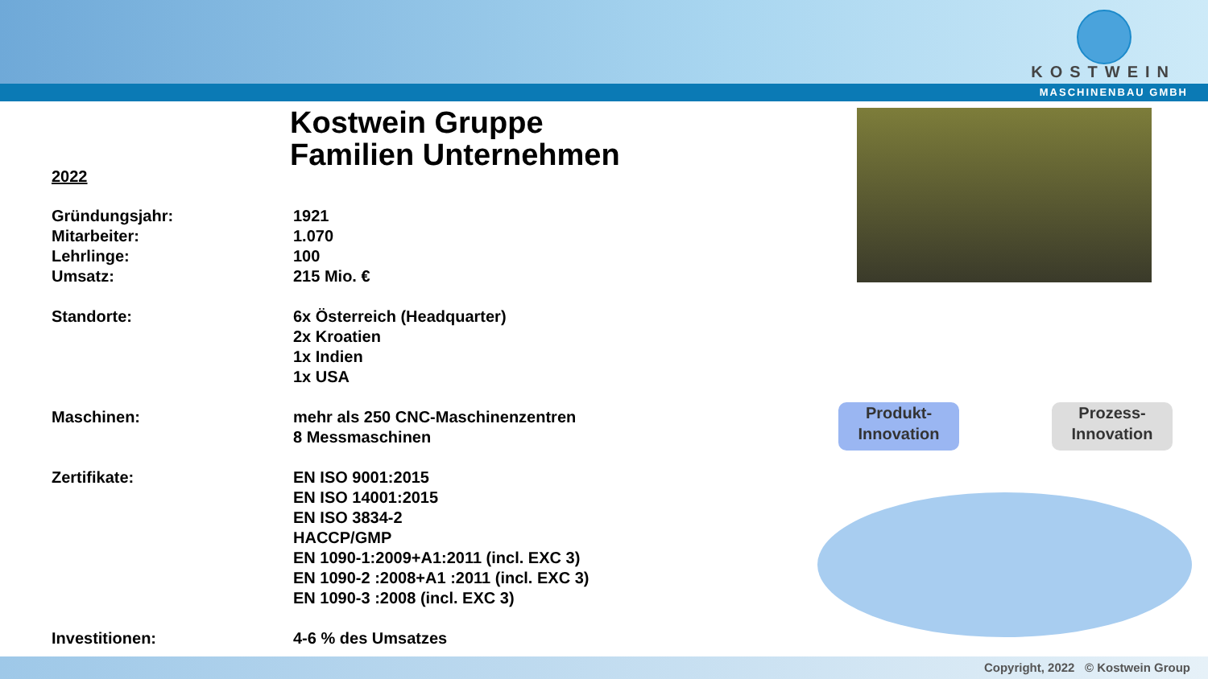KOSTWEIN
MASCHINENBAU GMBH
Kostwein Gruppe
Familien Unternehmen
2022
| Gründungsjahr: | 1921 |
| Mitarbeiter: | 1.070 |
| Lehrlinge: | 100 |
| Umsatz: | 215 Mio. € |
| Standorte: | 6x Österreich (Headquarter) 2x Kroatien 1x Indien 1x USA |
| Maschinen: | mehr als 250 CNC-Maschinenzentren 8 Messmaschinen |
| Zertifikate: | EN ISO 9001:2015 EN ISO 14001:2015 EN ISO 3834-2 HACCP/GMP EN 1090-1:2009+A1:2011 (incl. EXC 3) EN 1090-2 :2008+A1 :2011 (incl. EXC 3) EN 1090-3 :2008 (incl. EXC 3) |
| Investitionen: | 4-6 % des Umsatzes |
Produkt-
Innovation
Prozess-
Innovation
Copyright, 2022 © Kostwein Group